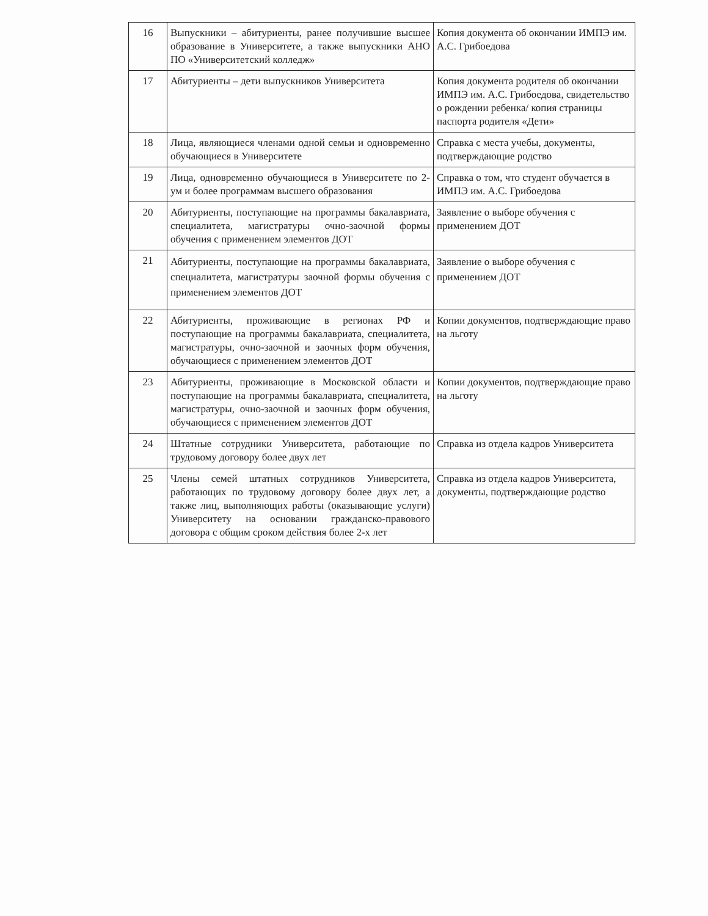| 16 | Выпускники – абитуриенты, ранее получившие высшее образование в Университете, а также выпускники АНО ПО «Университетский колледж» | Копия документа об окончании ИМПЭ им. А.С. Грибоедова |
| 17 | Абитуриенты – дети выпускников Университета | Копия документа родителя об окончании ИМПЭ им. А.С. Грибоедова, свидетельство о рождении ребенка/ копия страницы паспорта родителя «Дети» |
| 18 | Лица, являющиеся членами одной семьи и одновременно обучающиеся в Университете | Справка с места учебы, документы, подтверждающие родство |
| 19 | Лица, одновременно обучающиеся в Университете по 2-ум и более программам высшего образования | Справка о том, что студент обучается в ИМПЭ им. А.С. Грибоедова |
| 20 | Абитуриенты, поступающие на программы бакалавриата, специалитета, магистратуры очно-заочной формы обучения с применением элементов ДОТ | Заявление о выборе обучения с применением ДОТ |
| 21 | Абитуриенты, поступающие на программы бакалавриата, специалитета, магистратуры заочной формы обучения с применением элементов ДОТ | Заявление о выборе обучения с применением ДОТ |
| 22 | Абитуриенты, проживающие в регионах РФ и поступающие на программы бакалавриата, специалитета, магистратуры, очно-заочной и заочных форм обучения, обучающиеся с применением элементов ДОТ | Копии документов, подтверждающие право на льготу |
| 23 | Абитуриенты, проживающие в Московской области и поступающие на программы бакалавриата, специалитета, магистратуры, очно-заочной и заочных форм обучения, обучающиеся с применением элементов ДОТ | Копии документов, подтверждающие право на льготу |
| 24 | Штатные сотрудники Университета, работающие по трудовому договору более двух лет | Справка из отдела кадров Университета |
| 25 | Члены семей штатных сотрудников Университета, работающих по трудовому договору более двух лет, а также лиц, выполняющих работы (оказывающие услуги) Университету на основании гражданско-правового договора с общим сроком действия более 2-х лет | Справка из отдела кадров Университета, документы, подтверждающие родство |